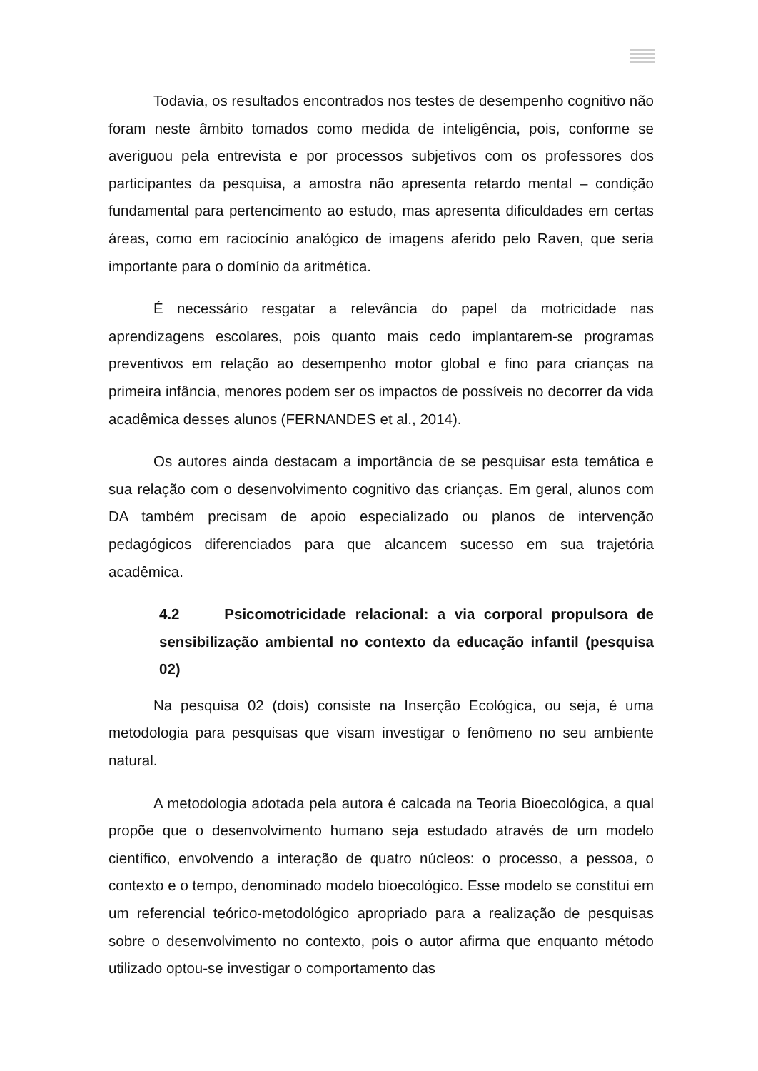Todavia, os resultados encontrados nos testes de desempenho cognitivo não foram neste âmbito tomados como medida de inteligência, pois, conforme se averiguou pela entrevista e por processos subjetivos com os professores dos participantes da pesquisa, a amostra não apresenta retardo mental – condição fundamental para pertencimento ao estudo, mas apresenta dificuldades em certas áreas, como em raciocínio analógico de imagens aferido pelo Raven, que seria importante para o domínio da aritmética.
É necessário resgatar a relevância do papel da motricidade nas aprendizagens escolares, pois quanto mais cedo implantarem-se programas preventivos em relação ao desempenho motor global e fino para crianças na primeira infância, menores podem ser os impactos de possíveis no decorrer da vida acadêmica desses alunos (FERNANDES et al., 2014).
Os autores ainda destacam a importância de se pesquisar esta temática e sua relação com o desenvolvimento cognitivo das crianças. Em geral, alunos com DA também precisam de apoio especializado ou planos de intervenção pedagógicos diferenciados para que alcancem sucesso em sua trajetória acadêmica.
4.2 Psicomotricidade relacional: a via corporal propulsora de sensibilização ambiental no contexto da educação infantil (pesquisa 02)
Na pesquisa 02 (dois) consiste na Inserção Ecológica, ou seja, é uma metodologia para pesquisas que visam investigar o fenômeno no seu ambiente natural.
A metodologia adotada pela autora é calcada na Teoria Bioecológica, a qual propõe que o desenvolvimento humano seja estudado através de um modelo científico, envolvendo a interação de quatro núcleos: o processo, a pessoa, o contexto e o tempo, denominado modelo bioecológico. Esse modelo se constitui em um referencial teórico-metodológico apropriado para a realização de pesquisas sobre o desenvolvimento no contexto, pois o autor afirma que enquanto método utilizado optou-se investigar o comportamento das